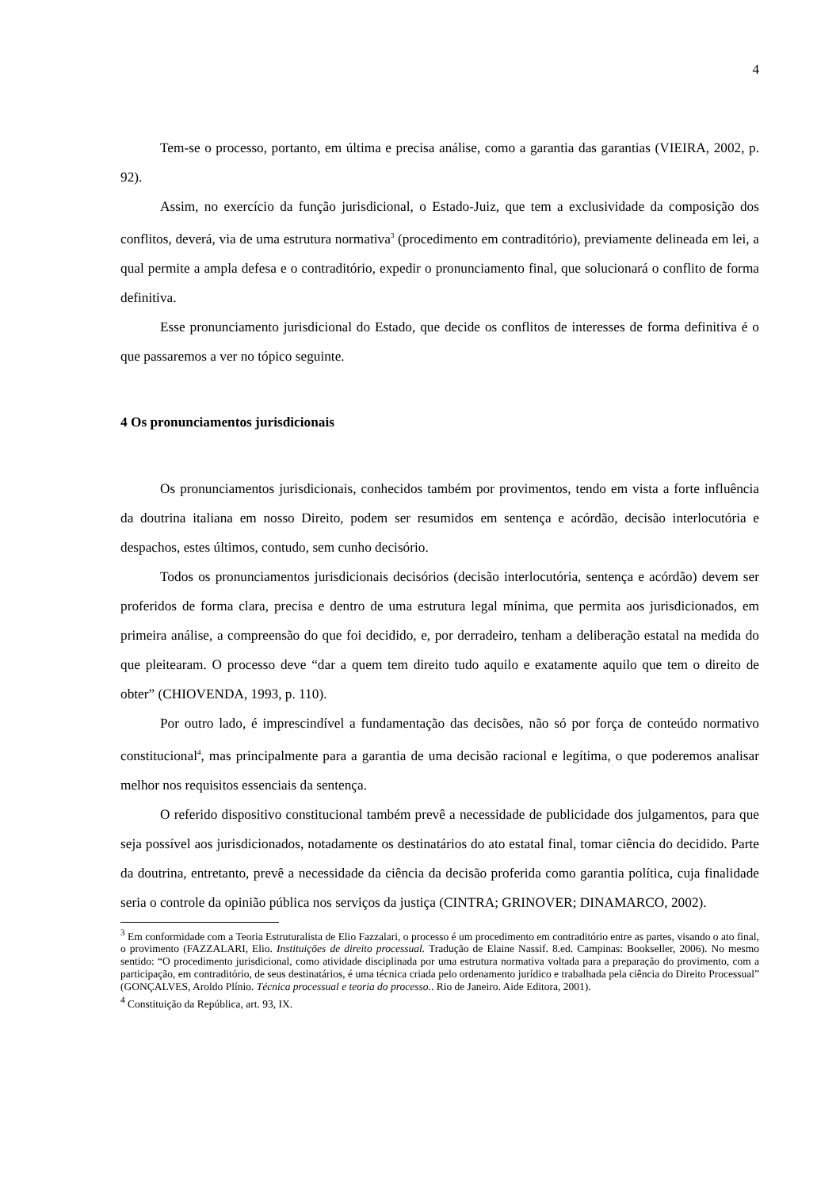4
Tem-se o processo, portanto, em última e precisa análise, como a garantia das garantias (VIEIRA, 2002, p. 92).
Assim, no exercício da função jurisdicional, o Estado-Juiz, que tem a exclusividade da composição dos conflitos, deverá, via de uma estrutura normativa<sup>3</sup> (procedimento em contraditório), previamente delineada em lei, a qual permite a ampla defesa e o contraditório, expedir o pronunciamento final, que solucionará o conflito de forma definitiva.
Esse pronunciamento jurisdicional do Estado, que decide os conflitos de interesses de forma definitiva é o que passaremos a ver no tópico seguinte.
4 Os pronunciamentos jurisdicionais
Os pronunciamentos jurisdicionais, conhecidos também por provimentos, tendo em vista a forte influência da doutrina italiana em nosso Direito, podem ser resumidos em sentença e acórdão, decisão interlocutória e despachos, estes últimos, contudo, sem cunho decisório.
Todos os pronunciamentos jurisdicionais decisórios (decisão interlocutória, sentença e acórdão) devem ser proferidos de forma clara, precisa e dentro de uma estrutura legal mínima, que permita aos jurisdicionados, em primeira análise, a compreensão do que foi decidido, e, por derradeiro, tenham a deliberação estatal na medida do que pleitearam. O processo deve “dar a quem tem direito tudo aquilo e exatamente aquilo que tem o direito de obter” (CHIOVENDA, 1993, p. 110).
Por outro lado, é imprescindível a fundamentação das decisões, não só por força de conteúdo normativo constitucional<sup>4</sup>, mas principalmente para a garantia de uma decisão racional e legítima, o que poderemos analisar melhor nos requisitos essenciais da sentença.
O referido dispositivo constitucional também prevê a necessidade de publicidade dos julgamentos, para que seja possível aos jurisdicionados, notadamente os destinatários do ato estatal final, tomar ciência do decidido. Parte da doutrina, entretanto, prevê a necessidade da ciência da decisão proferida como garantia política, cuja finalidade seria o controle da opinião pública nos serviços da justiça (CINTRA; GRINOVER; DINAMARCO, 2002).
<sup>3</sup> Em conformidade com a Teoria Estruturalista de Elio Fazzalari, o processo é um procedimento em contraditório entre as partes, visando o ato final, o provimento (FAZZALARI, Elio. Instituições de direito processual. Tradução de Elaine Nassif. 8.ed. Campinas: Bookseller, 2006). No mesmo sentido: “O procedimento jurisdicional, como atividade disciplinada por uma estrutura normativa voltada para a preparação do provimento, com a participação, em contraditório, de seus destinatários, é uma técnica criada pelo ordenamento jurídico e trabalhada pela ciência do Direito Processual” (GONÇALVES, Aroldo Plínio. Técnica processual e teoria do processo.. Rio de Janeiro. Aide Editora, 2001).
<sup>4</sup> Constituição da República, art. 93, IX.